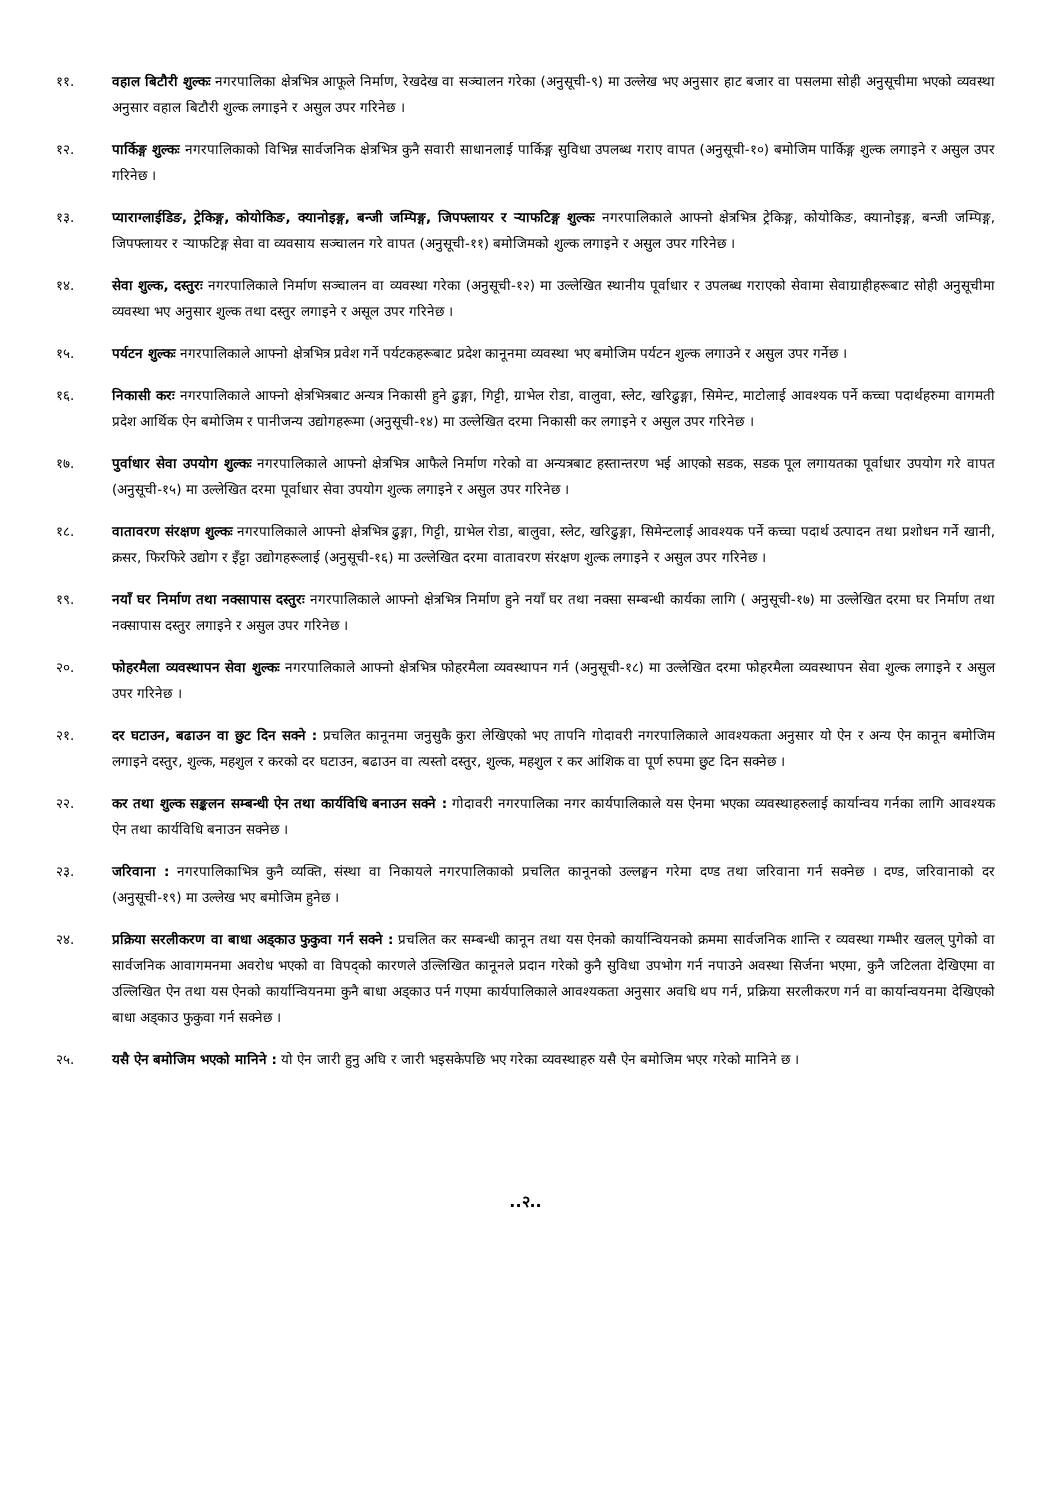११. वहाल बिटौरी शुल्कः नगरपालिका क्षेत्रभित्र आफूले निर्माण, रेखदेख वा सञ्चालन गरेका (अनुसूची-९) मा उल्लेख भए अनुसार हाट बजार वा पसलमा सोही अनुसूचीमा भएको व्यवस्था अनुसार वहाल बिटौरी शुल्क लगाइने र असुल उपर गरिनेछ ।
१२. पार्किङ्ग शुल्कः नगरपालिकाको विभिन्न सार्वजनिक क्षेत्रभित्र कुनै सवारी साधानलाई पार्किङ्ग सुविधा उपलब्ध गराए वापत (अनुसूची-१०) बमोजिम पार्किङ्ग शुल्क लगाइने र असुल उपर गरिनेछ ।
१३. प्याराग्लाईडिङ, ट्रेकिङ्ग, कोयोकिङ, क्यानोइङ्ग, बन्जी जम्पिङ्ग, जिपफ्लायर र र्‍याफटिङ्ग शुल्कः नगरपालिकाले आफ्नो क्षेत्रभित्र ट्रेकिङ्ग, कोयोकिङ, क्यानोइङ्ग, बन्जी जम्पिङ्ग, जिपफ्लायर र र्‍याफटिङ्ग सेवा वा व्यवसाय सञ्चालन गरे वापत (अनुसूची-११) बमोजिमको शुल्क लगाइने र असुल उपर गरिनेछ ।
१४. सेवा शुल्क, दस्तुरः नगरपालिकाले निर्माण सञ्चालन वा व्यवस्था गरेका (अनुसूची-१२) मा उल्लेखित स्थानीय पूर्वाधार र उपलब्ध गराएको सेवामा सेवाग्राहीहरूबाट सोही अनुसूचीमा व्यवस्था भए अनुसार शुल्क तथा दस्तुर लगाइने र असूल उपर गरिनेछ ।
१५. पर्यटन शुल्कः नगरपालिकाले आफ्नो क्षेत्रभित्र प्रवेश गर्ने पर्यटकहरूबाट प्रदेश कानूनमा व्यवस्था भए बमोजिम पर्यटन शुल्क लगाउने र असुल उपर गर्नेछ ।
१६. निकासी करः नगरपालिकाले आफ्नो क्षेत्रभित्रबाट अन्यत्र निकासी हुने ढुङ्गा, गिट्टी, ग्राभेल रोडा, वालुवा, स्लेट, खरिढुङ्गा, सिमेन्ट, माटोलाई आवश्यक पर्ने कच्चा पदार्थहरुमा वागमती प्रदेश आर्थिक ऐन बमोजिम र पानीजन्य उद्योगहरूमा (अनुसूची-१४) मा उल्लेखित दरमा निकासी कर लगाइने र असुल उपर गरिनेछ ।
१७. पुर्वाधार सेवा उपयोग शुल्कः नगरपालिकाले आफ्नो क्षेत्रभित्र आफैले निर्माण गरेको वा अन्यत्रबाट हस्तान्तरण भई आएको सडक, सडक पूल लगायतका पूर्वाधार उपयोग गरे वापत (अनुसूची-१५) मा उल्लेखित दरमा पूर्वाधार सेवा उपयोग शुल्क लगाइने र असुल उपर गरिनेछ ।
१८. वातावरण संरक्षण शुल्कः नगरपालिकाले आफ्नो क्षेत्रभित्र ढुङ्गा, गिट्टी, ग्राभेल रोडा, बालुवा, स्लेट, खरिढुङ्गा, सिमेन्टलाई आवश्यक पर्ने कच्चा पदार्थ उत्पादन तथा प्रशोधन गर्ने खानी, क्रसर, फिरफिरे उद्योग र इँट्टा उद्योगहरूलाई (अनुसूची-१६) मा उल्लेखित दरमा वातावरण संरक्षण शुल्क लगाइने र असुल उपर गरिनेछ ।
१९. नयाँ घर निर्माण तथा नक्सापास दस्तुरः नगरपालिकाले आफ्नो क्षेत्रभित्र निर्माण हुने नयाँ घर तथा नक्सा सम्बन्धी कार्यका लागि ( अनुसूची-१७) मा उल्लेखित दरमा घर निर्माण तथा नक्सापास दस्तुर लगाइने र असुल उपर गरिनेछ ।
२०. फोहरमैला व्यवस्थापन सेवा शुल्कः नगरपालिकाले आफ्नो क्षेत्रभित्र फोहरमैला व्यवस्थापन गर्न (अनुसूची-१८) मा उल्लेखित दरमा फोहरमैला व्यवस्थापन सेवा शुल्क लगाइने र असुल उपर गरिनेछ ।
२१. दर घटाउन, बढाउन वा छुट दिन सक्ने : प्रचलित कानूनमा जनुसुकै कुरा लेखिएको भए तापनि गोदावरी नगरपालिकाले आवश्यकता अनुसार यो ऐन र अन्य ऐन कानून बमोजिम लगाइने दस्तुर, शुल्क, महशुल र करको दर घटाउन, बढाउन वा त्यस्तो दस्तुर, शुल्क, महशुल र कर आंशिक वा पूर्ण रुपमा छुट दिन सक्नेछ ।
२२. कर तथा शुल्क सङ्कलन सम्बन्धी ऐन तथा कार्यविधि बनाउन सक्ने : गोदावरी नगरपालिका नगर कार्यपालिकाले यस ऐनमा भएका व्यवस्थाहरुलाई कार्यान्वय गर्नका लागि आवश्यक ऐन तथा कार्यविधि बनाउन सक्नेछ ।
२३. जरिवाना : नगरपालिकाभित्र कुनै व्यक्ति, संस्था वा निकायले नगरपालिकाको प्रचलित कानूनको उल्लङ्घन गरेमा दण्ड तथा जरिवाना गर्न सक्नेछ । दण्ड, जरिवानाको दर (अनुसूची-१९) मा उल्लेख भए बमोजिम हुनेछ ।
२४. प्रक्रिया सरलीकरण वा बाधा अड्काउ फुकुवा गर्न सक्ने : प्रचलित कर सम्बन्धी कानून तथा यस ऐनको कार्यान्वियनको क्रममा सार्वजनिक शान्ति र व्यवस्था गम्भीर खलल् पुगेको वा सार्वजनिक आवागमनमा अवरोध भएको वा विपद्को कारणले उल्लिखित कानूनले प्रदान गरेको कुनै सुविधा उपभोग गर्न नपाउने अवस्था सिर्जना भएमा, कुनै जटिलता देखिएमा वा उल्लिखित ऐन तथा यस ऐनको कार्यान्वियनमा कुनै बाधा अड्काउ पर्न गएमा कार्यपालिकाले आवश्यकता अनुसार अवधि थप गर्न, प्रक्रिया सरलीकरण गर्न वा कार्यान्वयनमा देखिएको बाधा अड्काउ फुकुवा गर्न सक्नेछ ।
२५. यसै ऐन बमोजिम भएको मानिने : यो ऐन जारी हुनु अघि र जारी भइसकेपछि भए गरेका व्यवस्थाहरु यसै ऐन बमोजिम भएर गरेको मानिने छ ।
..२..